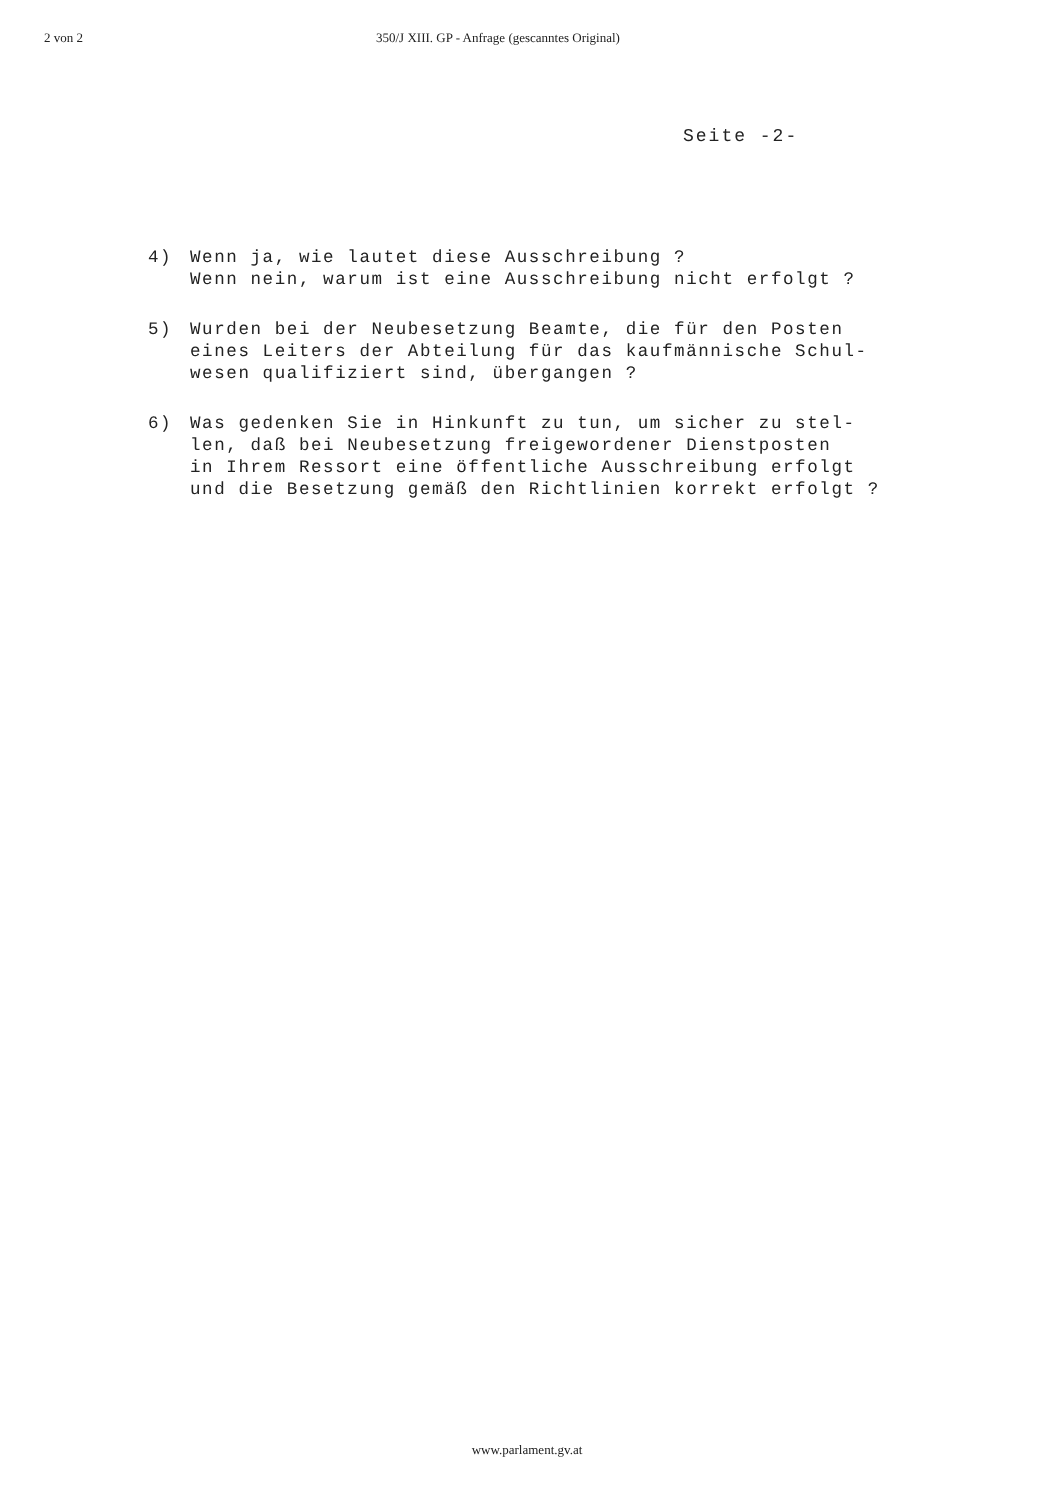2 von 2 350/J XIII. GP - Anfrage (gescanntes Original)
Seite -2-
4) Wenn ja, wie lautet diese Ausschreibung ?
Wenn nein, warum ist eine Ausschreibung nicht erfolgt ?
5) Wurden bei der Neubesetzung Beamte, die für den Posten
eines Leiters der Abteilung für das kaufmännische Schul-
wesen qualifiziert sind, übergangen ?
6) Was gedenken Sie in Hinkunft zu tun, um sicher zu stel-
len, daß bei Neubesetzung freigewordener Dienstposten
in Ihrem Ressort eine öffentliche Ausschreibung erfolgt
und die Besetzung gemäß den Richtlinien korrekt erfolgt ?
www.parlament.gv.at